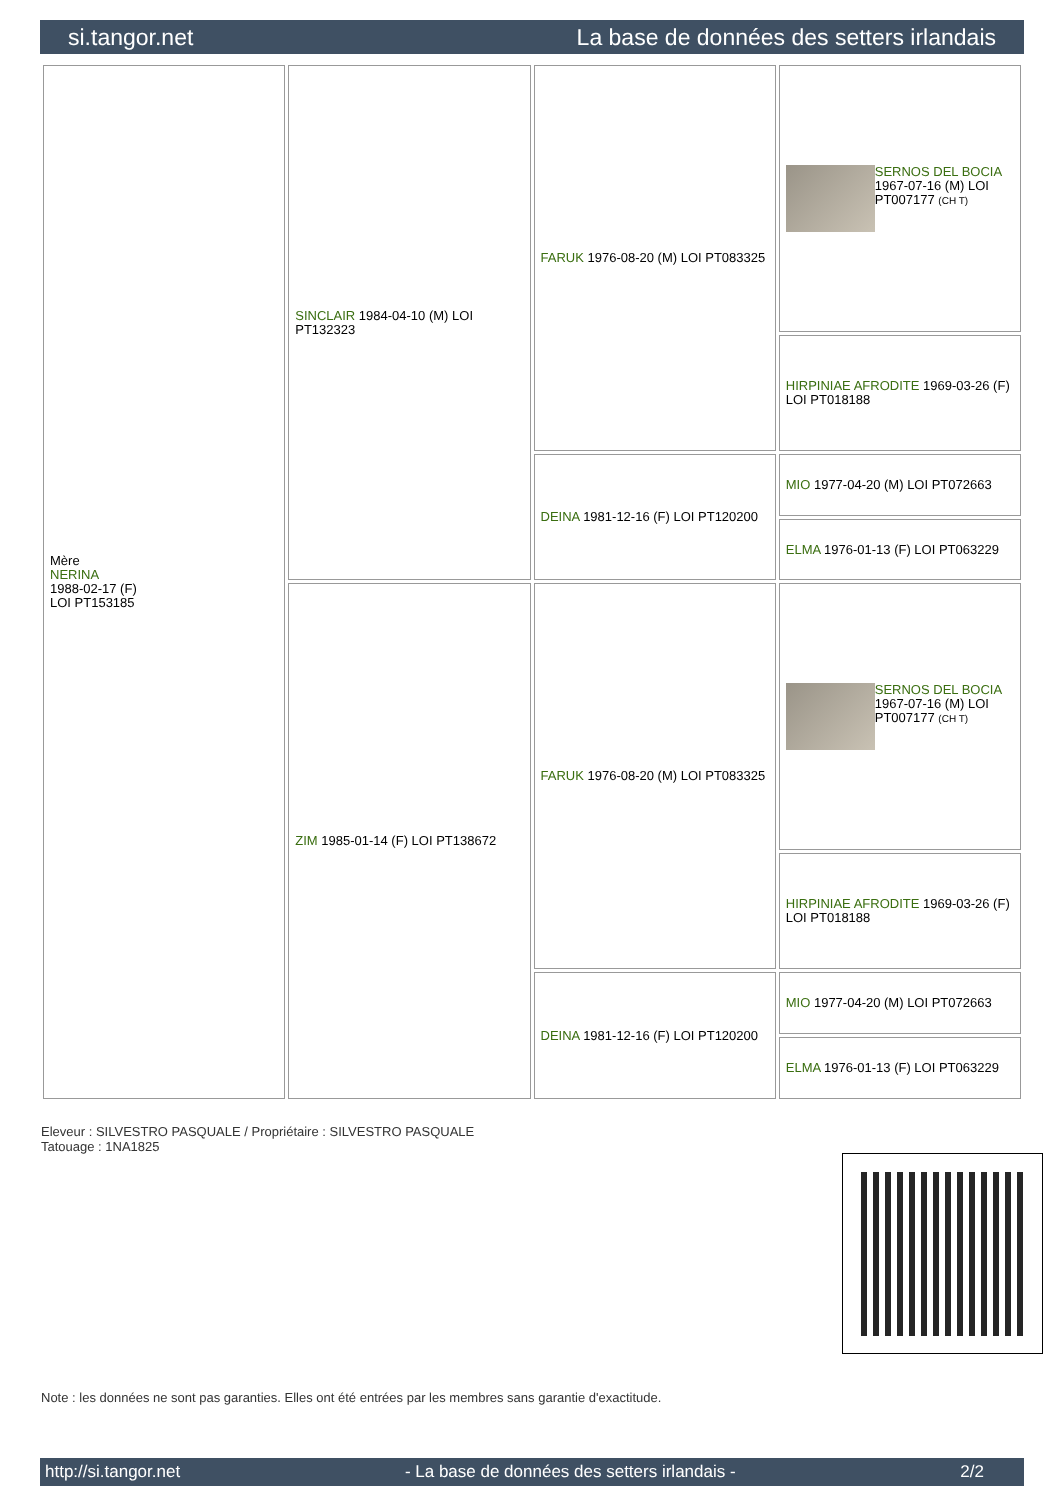si.tangor.net La base de données des setters irlandais
| Mère NERINA 1988-02-17 (F) LOI PT153185 | SINCLAIR 1984-04-10 (M) LOI PT132323 | FARUK 1976-08-20 (M) LOI PT083325 | SERNOS DEL BOCIA 1967-07-16 (M) LOI PT007177 (CH T) |
| | | | HIRPINIAE AFRODITE 1969-03-26 (F) LOI PT018188 |
| | | DEINA 1981-12-16 (F) LOI PT120200 | MIO 1977-04-20 (M) LOI PT072663 |
| | | | ELMA 1976-01-13 (F) LOI PT063229 |
| | ZIM 1985-01-14 (F) LOI PT138672 | FARUK 1976-08-20 (M) LOI PT083325 | SERNOS DEL BOCIA 1967-07-16 (M) LOI PT007177 (CH T) |
| | | | HIRPINIAE AFRODITE 1969-03-26 (F) LOI PT018188 |
| | | DEINA 1981-12-16 (F) LOI PT120200 | MIO 1977-04-20 (M) LOI PT072663 |
| | | | ELMA 1976-01-13 (F) LOI PT063229 |
Eleveur : SILVESTRO PASQUALE / Propriétaire : SILVESTRO PASQUALE
Tatouage : 1NA1825
Note : les données ne sont pas garanties. Elles ont été entrées par les membres sans garantie d'exactitude.
http://si.tangor.net - La base de données des setters irlandais - 2/2